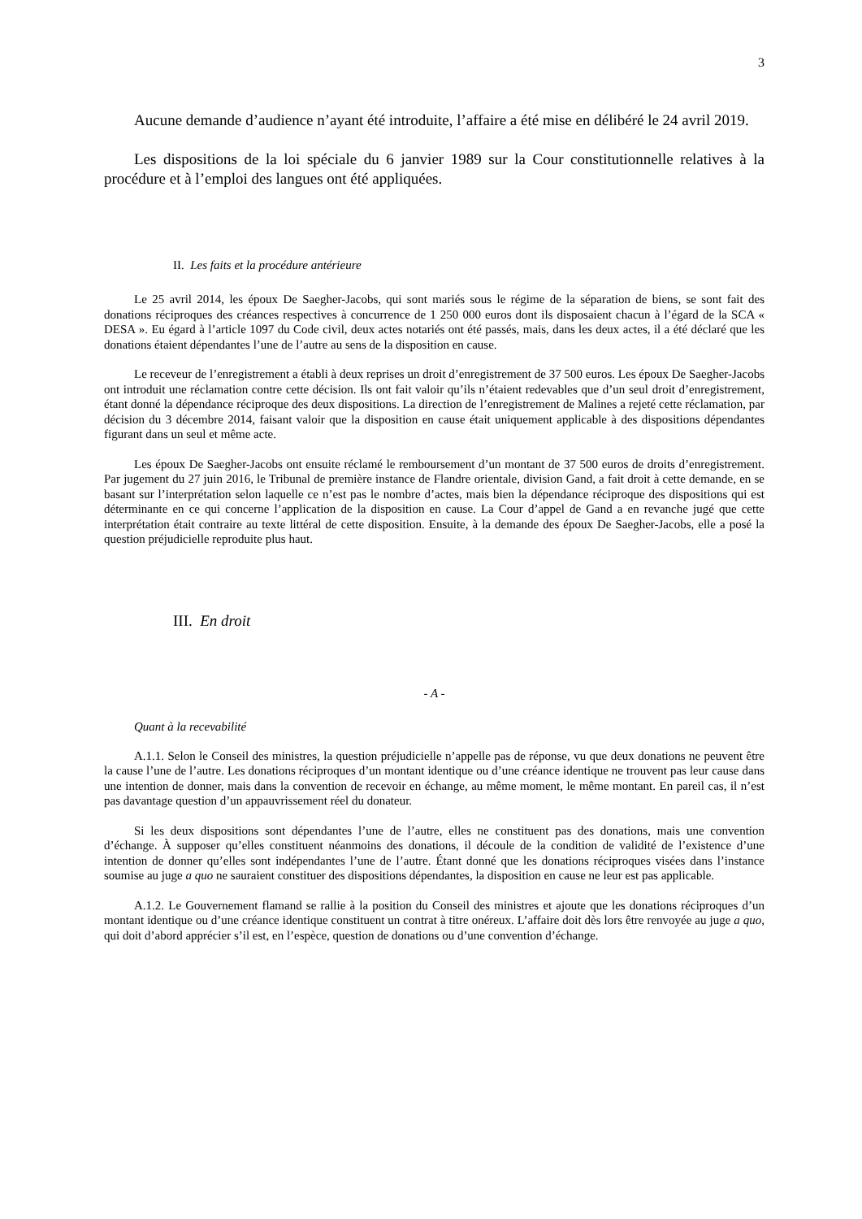3
Aucune demande d’audience n’ayant été introduite, l’affaire a été mise en délibéré le 24 avril 2019.
Les dispositions de la loi spéciale du 6 janvier 1989 sur la Cour constitutionnelle relatives à la procédure et à l’emploi des langues ont été appliquées.
II. Les faits et la procédure antérieure
Le 25 avril 2014, les époux De Saegher-Jacobs, qui sont mariés sous le régime de la séparation de biens, se sont fait des donations réciproques des créances respectives à concurrence de 1 250 000 euros dont ils disposaient chacun à l’égard de la SCA « DESA ». Eu égard à l’article 1097 du Code civil, deux actes notariés ont été passés, mais, dans les deux actes, il a été déclaré que les donations étaient dépendantes l’une de l’autre au sens de la disposition en cause.
Le receveur de l’enregistrement a établi à deux reprises un droit d’enregistrement de 37 500 euros. Les époux De Saegher-Jacobs ont introduit une réclamation contre cette décision. Ils ont fait valoir qu’ils n’étaient redevables que d’un seul droit d’enregistrement, étant donné la dépendance réciproque des deux dispositions. La direction de l’enregistrement de Malines a rejeté cette réclamation, par décision du 3 décembre 2014, faisant valoir que la disposition en cause était uniquement applicable à des dispositions dépendantes figurant dans un seul et même acte.
Les époux De Saegher-Jacobs ont ensuite réclamé le remboursement d’un montant de 37 500 euros de droits d’enregistrement. Par jugement du 27 juin 2016, le Tribunal de première instance de Flandre orientale, division Gand, a fait droit à cette demande, en se basant sur l’interprétation selon laquelle ce n’est pas le nombre d’actes, mais bien la dépendance réciproque des dispositions qui est déterminante en ce qui concerne l’application de la disposition en cause. La Cour d’appel de Gand a en revanche jugé que cette interprétation était contraire au texte littéral de cette disposition. Ensuite, à la demande des époux De Saegher-Jacobs, elle a posé la question préjudicielle reproduite plus haut.
III. En droit
- A -
Quant à la recevabilité
A.1.1. Selon le Conseil des ministres, la question préjudicielle n’appelle pas de réponse, vu que deux donations ne peuvent être la cause l’une de l’autre. Les donations réciproques d’un montant identique ou d’une créance identique ne trouvent pas leur cause dans une intention de donner, mais dans la convention de recevoir en échange, au même moment, le même montant. En pareil cas, il n’est pas davantage question d’un appauvrissement réel du donateur.
Si les deux dispositions sont dépendantes l’une de l’autre, elles ne constituent pas des donations, mais une convention d’échange. À supposer qu’elles constituent néanmoins des donations, il découle de la condition de validité de l’existence d’une intention de donner qu’elles sont indépendantes l’une de l’autre. Étant donné que les donations réciproques visées dans l’instance soumise au juge a quo ne sauraient constituer des dispositions dépendantes, la disposition en cause ne leur est pas applicable.
A.1.2. Le Gouvernement flamand se rallie à la position du Conseil des ministres et ajoute que les donations réciproques d’un montant identique ou d’une créance identique constituent un contrat à titre onéreux. L’affaire doit dès lors être renvoyée au juge a quo, qui doit d’abord apprécier s’il est, en l’espèce, question de donations ou d’une convention d’échange.